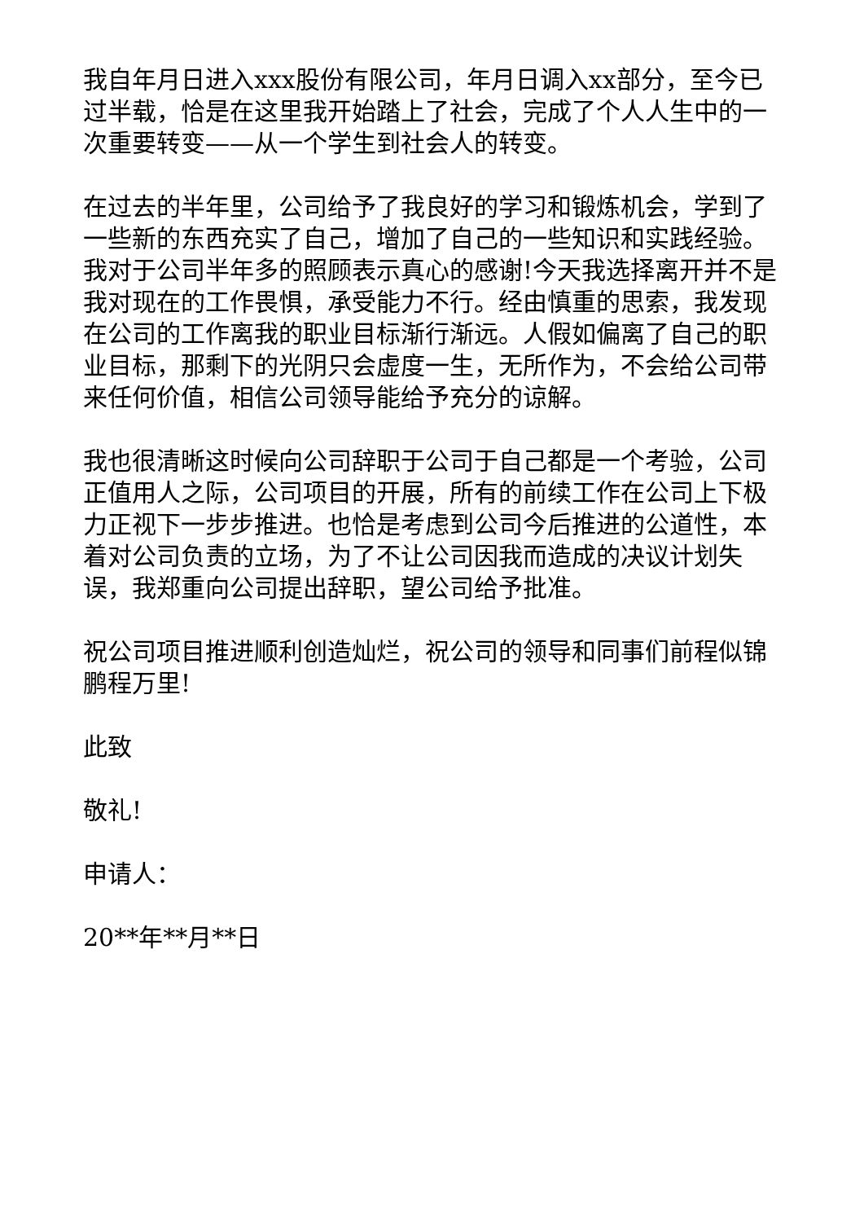我自年月日进入xxx股份有限公司，年月日调入xx部分，至今已过半载，恰是在这里我开始踏上了社会，完成了个人人生中的一次重要转变——从一个学生到社会人的转变。
在过去的半年里，公司给予了我良好的学习和锻炼机会，学到了一些新的东西充实了自己，增加了自己的一些知识和实践经验。我对于公司半年多的照顾表示真心的感谢!今天我选择离开并不是我对现在的工作畏惧，承受能力不行。经由慎重的思索，我发现在公司的工作离我的职业目标渐行渐远。人假如偏离了自己的职业目标，那剩下的光阴只会虚度一生，无所作为，不会给公司带来任何价值，相信公司领导能给予充分的谅解。
我也很清晰这时候向公司辞职于公司于自己都是一个考验，公司正值用人之际，公司项目的开展，所有的前续工作在公司上下极力正视下一步步推进。也恰是考虑到公司今后推进的公道性，本着对公司负责的立场，为了不让公司因我而造成的决议计划失误，我郑重向公司提出辞职，望公司给予批准。
祝公司项目推进顺利创造灿烂，祝公司的领导和同事们前程似锦鹏程万里!
此致
敬礼!
申请人：
20**年**月**日